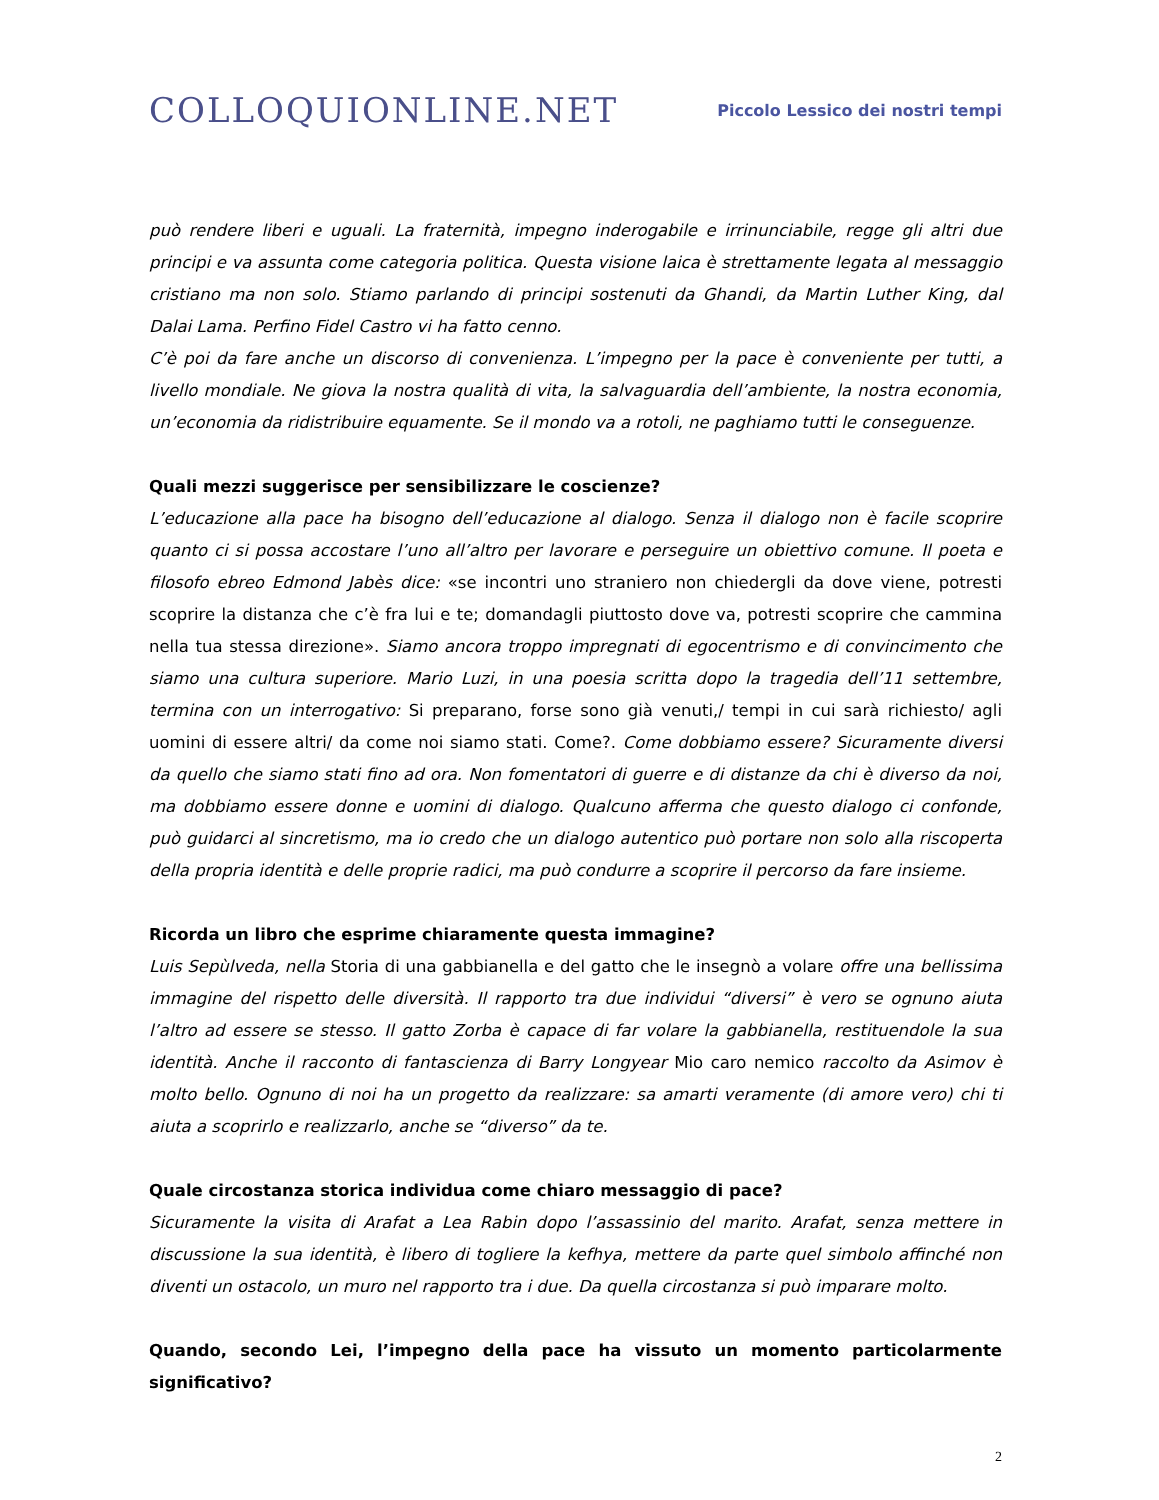COLLOQUIONLINE.NET
Piccolo Lessico dei nostri tempi
può rendere liberi e uguali. La fraternità, impegno inderogabile e irrinunciabile, regge gli altri due principi e va assunta come categoria politica. Questa visione laica è strettamente legata al messaggio cristiano ma non solo. Stiamo parlando di principi sostenuti da Ghandi, da Martin Luther King, dal Dalai Lama. Perfino Fidel Castro vi ha fatto cenno.
C’è poi da fare anche un discorso di convenienza. L’impegno per la pace è conveniente per tutti, a livello mondiale. Ne giova la nostra qualità di vita, la salvaguardia dell’ambiente, la nostra economia, un’economia da ridistribuire equamente. Se il mondo va a rotoli, ne paghiamo tutti le conseguenze.
Quali mezzi suggerisce per sensibilizzare le coscienze?
L’educazione alla pace ha bisogno dell’educazione al dialogo. Senza il dialogo non è facile scoprire quanto ci si possa accostare l’uno all’altro per lavorare e perseguire un obiettivo comune. Il poeta e filosofo ebreo Edmond Jabès dice: «se incontri uno straniero non chiedergli da dove viene, potresti scoprire la distanza che c’è fra lui e te; domandagli piuttosto dove va, potresti scoprire che cammina nella tua stessa direzione». Siamo ancora troppo impregnati di egocentrismo e di convincimento che siamo una cultura superiore. Mario Luzi, in una poesia scritta dopo la tragedia dell’11 settembre, termina con un interrogativo: Si preparano, forse sono già venuti,/ tempi in cui sarà richiesto/ agli uomini di essere altri/ da come noi siamo stati. Come?. Come dobbiamo essere? Sicuramente diversi da quello che siamo stati fino ad ora. Non fomentatori di guerre e di distanze da chi è diverso da noi, ma dobbiamo essere donne e uomini di dialogo. Qualcuno afferma che questo dialogo ci confonde, può guidarci al sincretismo, ma io credo che un dialogo autentico può portare non solo alla riscoperta della propria identità e delle proprie radici, ma può condurre a scoprire il percorso da fare insieme.
Ricorda un libro che esprime chiaramente questa immagine?
Luis Sepùlveda, nella Storia di una gabbianella e del gatto che le insegnò a volare offre una bellissima immagine del rispetto delle diversità. Il rapporto tra due individui “diversi” è vero se ognuno aiuta l’altro ad essere se stesso. Il gatto Zorba è capace di far volare la gabbianella, restituendole la sua identità. Anche il racconto di fantascienza di Barry Longyear Mio caro nemico raccolto da Asimov è molto bello. Ognuno di noi ha un progetto da realizzare: sa amarti veramente (di amore vero) chi ti aiuta a scoprirlo e realizzarlo, anche se “diverso” da te.
Quale circostanza storica individua come chiaro messaggio di pace?
Sicuramente la visita di Arafat a Lea Rabin dopo l’assassinio del marito. Arafat, senza mettere in discussione la sua identità, è libero di togliere la kefhya, mettere da parte quel simbolo affinché non diventi un ostacolo, un muro nel rapporto tra i due. Da quella circostanza si può imparare molto.
Quando, secondo Lei, l’impegno della pace ha vissuto un momento particolarmente significativo?
2